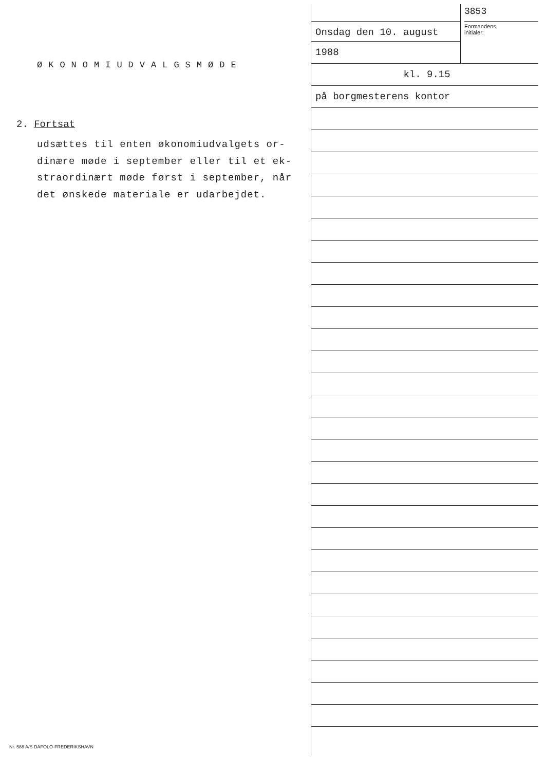ØKONOMIUDVALGSMØDE
2. Fortsat
udsættes til enten økonomiudvalgets or-
dinære møde i september eller til et ek-
straordinært møde først i september, når
det ønskede materiale er udarbejdet.
Onsdag den 10. august
1988
3853
Formandens
initialer:
kl. 9.15
på borgmesterens kontor
Nr. 588 A/S DAFOLO-FREDERIKSHAVN